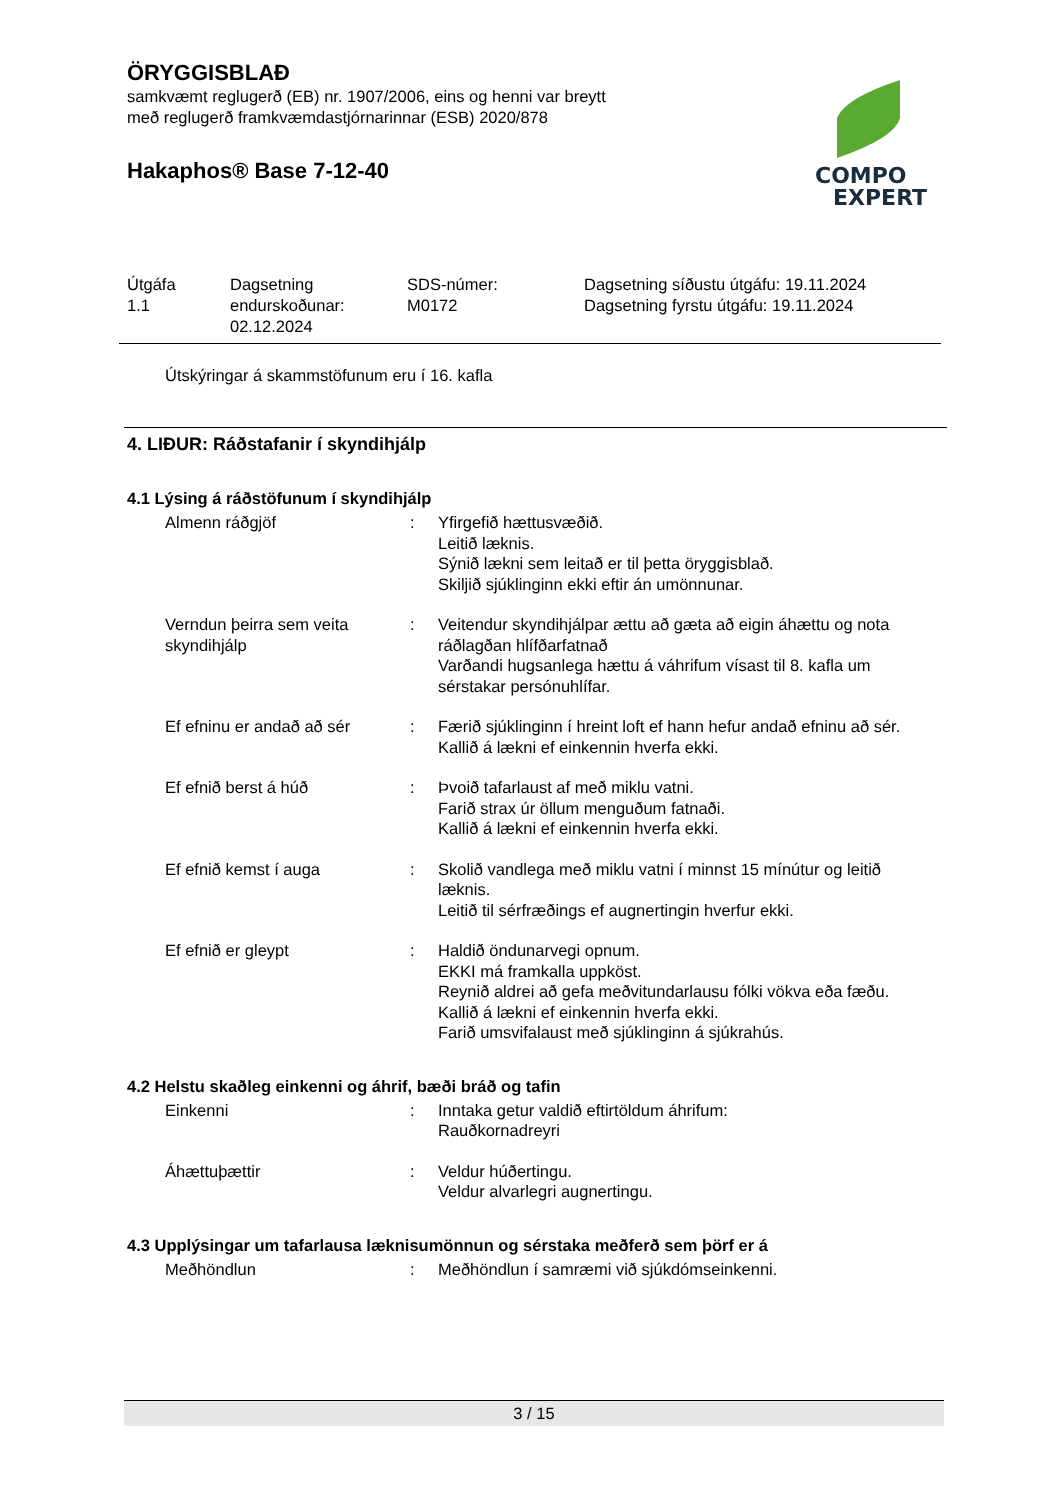ÖRYGGISBLAÐ
samkvæmt reglugerð (EB) nr. 1907/2006, eins og henni var breytt
með reglugerð framkvæmdastjórnarinnar (ESB) 2020/878
Hakaphos® Base 7-12-40
COMPO
EXPERT
| Útgáfa 1.1 | Dagsetning endurskoðunar: 02.12.2024 | SDS-númer: M0172 | Dagsetning síðustu útgáfu: 19.11.2024 Dagsetning fyrstu útgáfu: 19.11.2024 |
Útskýringar á skammstöfunum eru í 16. kafla
4. LIÐUR: Ráðstafanir í skyndihjálp
4.1 Lýsing á ráðstöfunum í skyndihjálp
| Almenn ráðgjöf | : | Yfirgefið hættusvæðið. Leitið læknis. Sýnið lækni sem leitað er til þetta öryggisblað. Skiljið sjúklinginn ekki eftir án umönnunar. |
| Verndun þeirra sem veita skyndihjálp | : | Veitendur skyndihjálpar ættu að gæta að eigin áhættu og nota ráðlagðan hlífðarfatnað Varðandi hugsanlega hættu á váhrifum vísast til 8. kafla um sérstakar persónuhlífar. |
| Ef efninu er andað að sér | : | Færið sjúklinginn í hreint loft ef hann hefur andað efninu að sér. Kallið á lækni ef einkennin hverfa ekki. |
| Ef efnið berst á húð | : | Þvoið tafarlaust af með miklu vatni. Farið strax úr öllum menguðum fatnaði. Kallið á lækni ef einkennin hverfa ekki. |
| Ef efnið kemst í auga | : | Skolið vandlega með miklu vatni í minnst 15 mínútur og leitið læknis. Leitið til sérfræðings ef augnertingin hverfur ekki. |
| Ef efnið er gleypt | : | Haldið öndunarvegi opnum. EKKI má framkalla uppköst. Reynið aldrei að gefa meðvitundarlausu fólki vökva eða fæðu. Kallið á lækni ef einkennin hverfa ekki. Farið umsvifalaust með sjúklinginn á sjúkrahús. |
4.2 Helstu skaðleg einkenni og áhrif, bæði bráð og tafin
| Einkenni | : | Inntaka getur valdið eftirtöldum áhrifum: Rauðkornadreyri |
| Áhættuþættir | : | Veldur húðertingu. Veldur alvarlegri augnertingu. |
4.3 Upplýsingar um tafarlausa læknisumönnun og sérstaka meðferð sem þörf er á
| Meðhöndlun | : | Meðhöndlun í samræmi við sjúkdómseinkenni. |
3 / 15